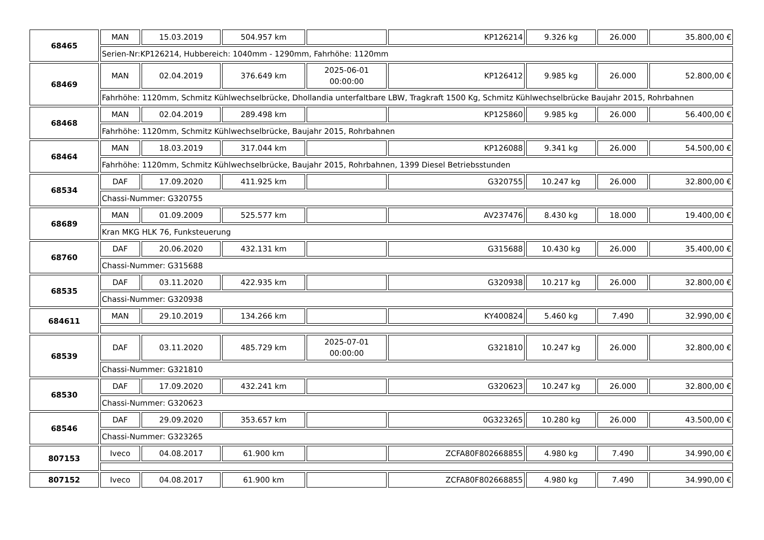| 68465 | MAN | 15.03.2019 | 504.957 km | | KP126214 | 9.326 kg | 26.000 | 35.800,00 € |
| | Serien-Nr:KP126214, Hubbereich: 1040mm - 1290mm, Fahrhöhe: 1120mm | | | | | | | |
| 68469 | MAN | 02.04.2019 | 376.649 km | 2025-06-01 00:00:00 | KP126412 | 9.985 kg | 26.000 | 52.800,00 € |
| | Fahrhöhe: 1120mm, Schmitz Kühlwechselbrücke, Dhollandia unterfaltbare LBW, Tragkraft 1500 Kg, Schmitz Kühlwechselbrücke Baujahr 2015, Rohrbahnen | | | | | | | |
| 68468 | MAN | 02.04.2019 | 289.498 km | | KP125860 | 9.985 kg | 26.000 | 56.400,00 € |
| | Fahrhöhe: 1120mm, Schmitz Kühlwechselbrücke, Baujahr 2015, Rohrbahnen | | | | | | | |
| 68464 | MAN | 18.03.2019 | 317.044 km | | KP126088 | 9.341 kg | 26.000 | 54.500,00 € |
| | Fahrhöhe: 1120mm, Schmitz Kühlwechselbrücke, Baujahr 2015, Rohrbahnen, 1399 Diesel Betriebsstunden | | | | | | | |
| 68534 | DAF | 17.09.2020 | 411.925 km | | G320755 | 10.247 kg | 26.000 | 32.800,00 € |
| | Chassi-Nummer: G320755 | | | | | | | |
| 68689 | MAN | 01.09.2009 | 525.577 km | | AV237476 | 8.430 kg | 18.000 | 19.400,00 € |
| | Kran MKG HLK 76, Funksteuerung | | | | | | | |
| 68760 | DAF | 20.06.2020 | 432.131 km | | G315688 | 10.430 kg | 26.000 | 35.400,00 € |
| | Chassi-Nummer: G315688 | | | | | | | |
| 68535 | DAF | 03.11.2020 | 422.935 km | | G320938 | 10.217 kg | 26.000 | 32.800,00 € |
| | Chassi-Nummer: G320938 | | | | | | | |
| 684611 | MAN | 29.10.2019 | 134.266 km | | KY400824 | 5.460 kg | 7.490 | 32.990,00 € |
| 68539 | DAF | 03.11.2020 | 485.729 km | 2025-07-01 00:00:00 | G321810 | 10.247 kg | 26.000 | 32.800,00 € |
| | Chassi-Nummer: G321810 | | | | | | | |
| 68530 | DAF | 17.09.2020 | 432.241 km | | G320623 | 10.247 kg | 26.000 | 32.800,00 € |
| | Chassi-Nummer: G320623 | | | | | | | |
| 68546 | DAF | 29.09.2020 | 353.657 km | | 0G323265 | 10.280 kg | 26.000 | 43.500,00 € |
| | Chassi-Nummer: G323265 | | | | | | | |
| 807153 | Iveco | 04.08.2017 | 61.900 km | | ZCFA80F802668855 | 4.980 kg | 7.490 | 34.990,00 € |
| 807152 | Iveco | 04.08.2017 | 61.900 km | | ZCFA80F802668855 | 4.980 kg | 7.490 | 34.990,00 € |